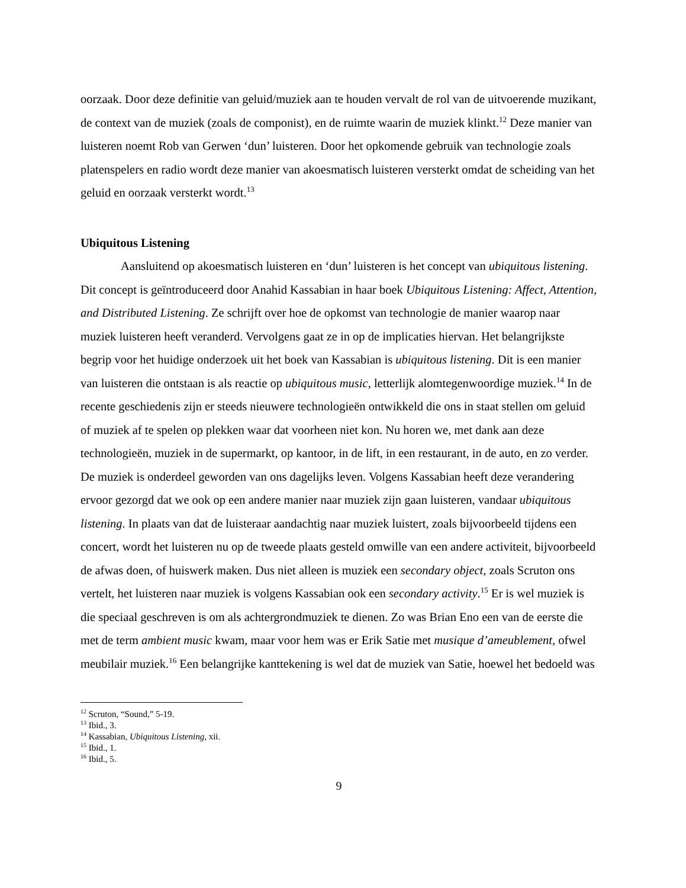oorzaak. Door deze definitie van geluid/muziek aan te houden vervalt de rol van de uitvoerende muzikant, de context van de muziek (zoals de componist), en de ruimte waarin de muziek klinkt.<sup>12</sup> Deze manier van luisteren noemt Rob van Gerwen ‘dun’ luisteren. Door het opkomende gebruik van technologie zoals platenspelers en radio wordt deze manier van akoesmatisch luisteren versterkt omdat de scheiding van het geluid en oorzaak versterkt wordt.<sup>13</sup>
Ubiquitous Listening
Aansluitend op akoesmatisch luisteren en ‘dun’ luisteren is het concept van ubiquitous listening. Dit concept is geïntroduceerd door Anahid Kassabian in haar boek Ubiquitous Listening: Affect, Attention, and Distributed Listening. Ze schrijft over hoe de opkomst van technologie de manier waarop naar muziek luisteren heeft veranderd. Vervolgens gaat ze in op de implicaties hiervan. Het belangrijkste begrip voor het huidige onderzoek uit het boek van Kassabian is ubiquitous listening. Dit is een manier van luisteren die ontstaan is als reactie op ubiquitous music, letterlijk alomtegenwoordige muziek.<sup>14</sup> In de recente geschiedenis zijn er steeds nieuwere technologieën ontwikkeld die ons in staat stellen om geluid of muziek af te spelen op plekken waar dat voorheen niet kon. Nu horen we, met dank aan deze technologieën, muziek in de supermarkt, op kantoor, in de lift, in een restaurant, in de auto, en zo verder. De muziek is onderdeel geworden van ons dagelijks leven. Volgens Kassabian heeft deze verandering ervoor gezorgd dat we ook op een andere manier naar muziek zijn gaan luisteren, vandaar ubiquitous listening. In plaats van dat de luisteraar aandachtig naar muziek luistert, zoals bijvoorbeeld tijdens een concert, wordt het luisteren nu op de tweede plaats gesteld omwille van een andere activiteit, bijvoorbeeld de afwas doen, of huiswerk maken. Dus niet alleen is muziek een secondary object, zoals Scruton ons vertelt, het luisteren naar muziek is volgens Kassabian ook een secondary activity.<sup>15</sup> Er is wel muziek is die speciaal geschreven is om als achtergrondmuziek te dienen. Zo was Brian Eno een van de eerste die met de term ambient music kwam, maar voor hem was er Erik Satie met musique d’ameublement, ofwel meubilair muziek.<sup>16</sup> Een belangrijke kanttekening is wel dat de muziek van Satie, hoewel het bedoeld was
<sup>12</sup> Scruton, “Sound,” 5-19.
<sup>13</sup> Ibid., 3.
<sup>14</sup> Kassabian, Ubiquitous Listening, xii.
<sup>15</sup> Ibid., 1.
<sup>16</sup> Ibid., 5.
9